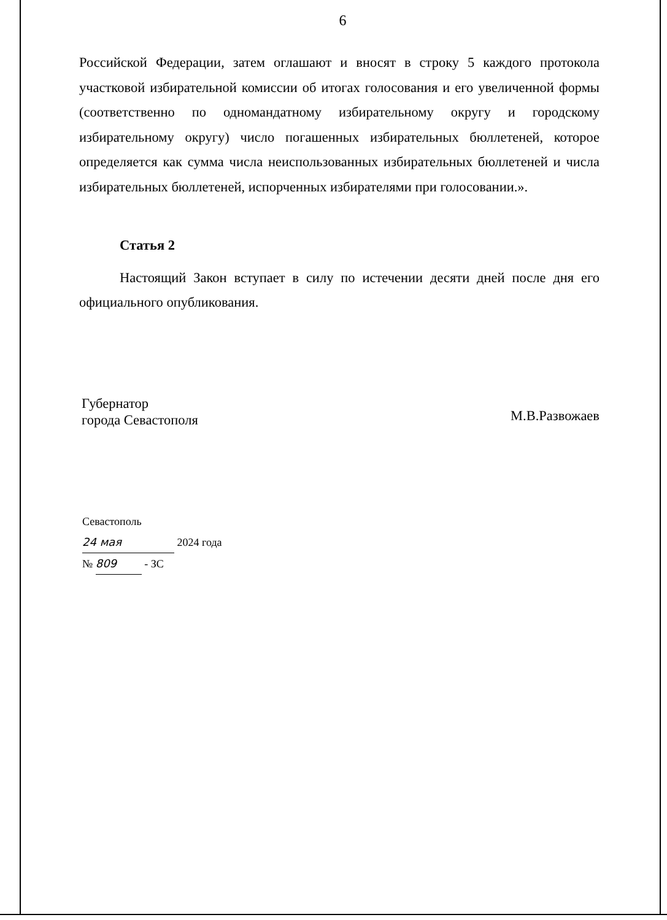6
Российской Федерации, затем оглашают и вносят в строку 5 каждого протокола участковой избирательной комиссии об итогах голосования и его увеличенной формы (соответственно по одномандатному избирательному округу и городскому избирательному округу) число погашенных избирательных бюллетеней, которое определяется как сумма числа неиспользованных избирательных бюллетеней и числа избирательных бюллетеней, испорченных избирателями при голосовании.».
Статья 2
Настоящий Закон вступает в силу по истечении десяти дней после дня его официального опубликования.
Губернатор
города Севастополя
М.В.Развожаев
Севастополь
24 мая 2024 года
№ 809 - ЗС